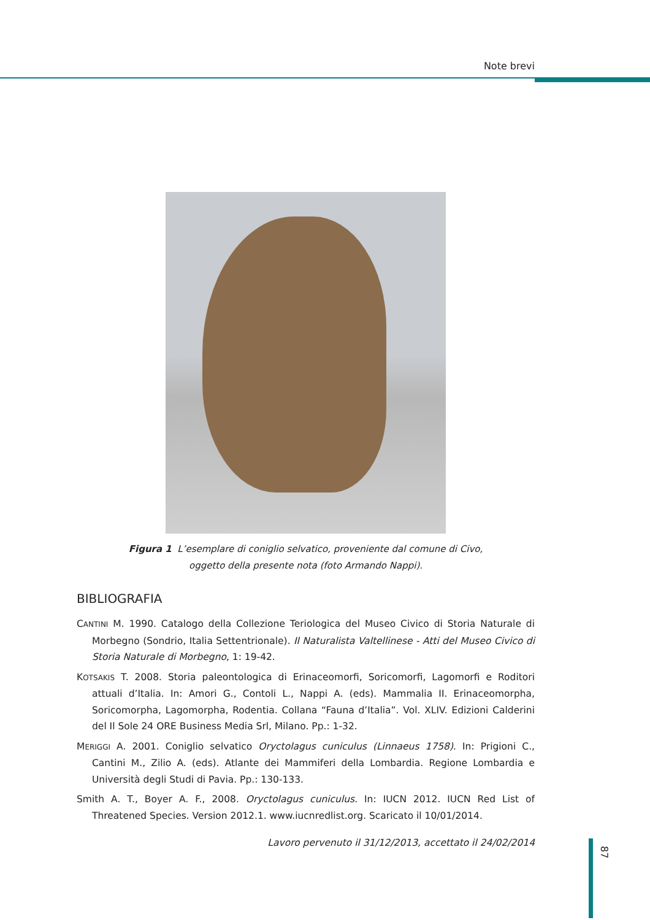Note brevi
Figura 1 L’esemplare di coniglio selvatico, proveniente dal comune di Civo,
oggetto della presente nota (foto Armando Nappi).
BIBLIOGRAFIA
CANTINI M. 1990. Catalogo della Collezione Teriologica del Museo Civico di Storia Naturale di Morbegno (Sondrio, Italia Settentrionale). Il Naturalista Valtellinese - Atti del Museo Civico di Storia Naturale di Morbegno, 1: 19-42.
KOTSAKIS T. 2008. Storia paleontologica di Erinaceomorfi, Soricomorfi, Lagomorfi e Roditori attuali d’Italia. In: Amori G., Contoli L., Nappi A. (eds). Mammalia II. Erinaceomorpha, Soricomorpha, Lagomorpha, Rodentia. Collana “Fauna d’Italia”. Vol. XLIV. Edizioni Calderini del Il Sole 24 ORE Business Media Srl, Milano. Pp.: 1-32.
MERIGGI A. 2001. Coniglio selvatico Oryctolagus cuniculus (Linnaeus 1758). In: Prigioni C., Cantini M., Zilio A. (eds). Atlante dei Mammiferi della Lombardia. Regione Lombardia e Università degli Studi di Pavia. Pp.: 130-133.
Smith A. T., Boyer A. F., 2008. Oryctolagus cuniculus. In: IUCN 2012. IUCN Red List of Threatened Species. Version 2012.1. www.iucnredlist.org. Scaricato il 10/01/2014.
Lavoro pervenuto il 31/12/2013, accettato il 24/02/2014
87